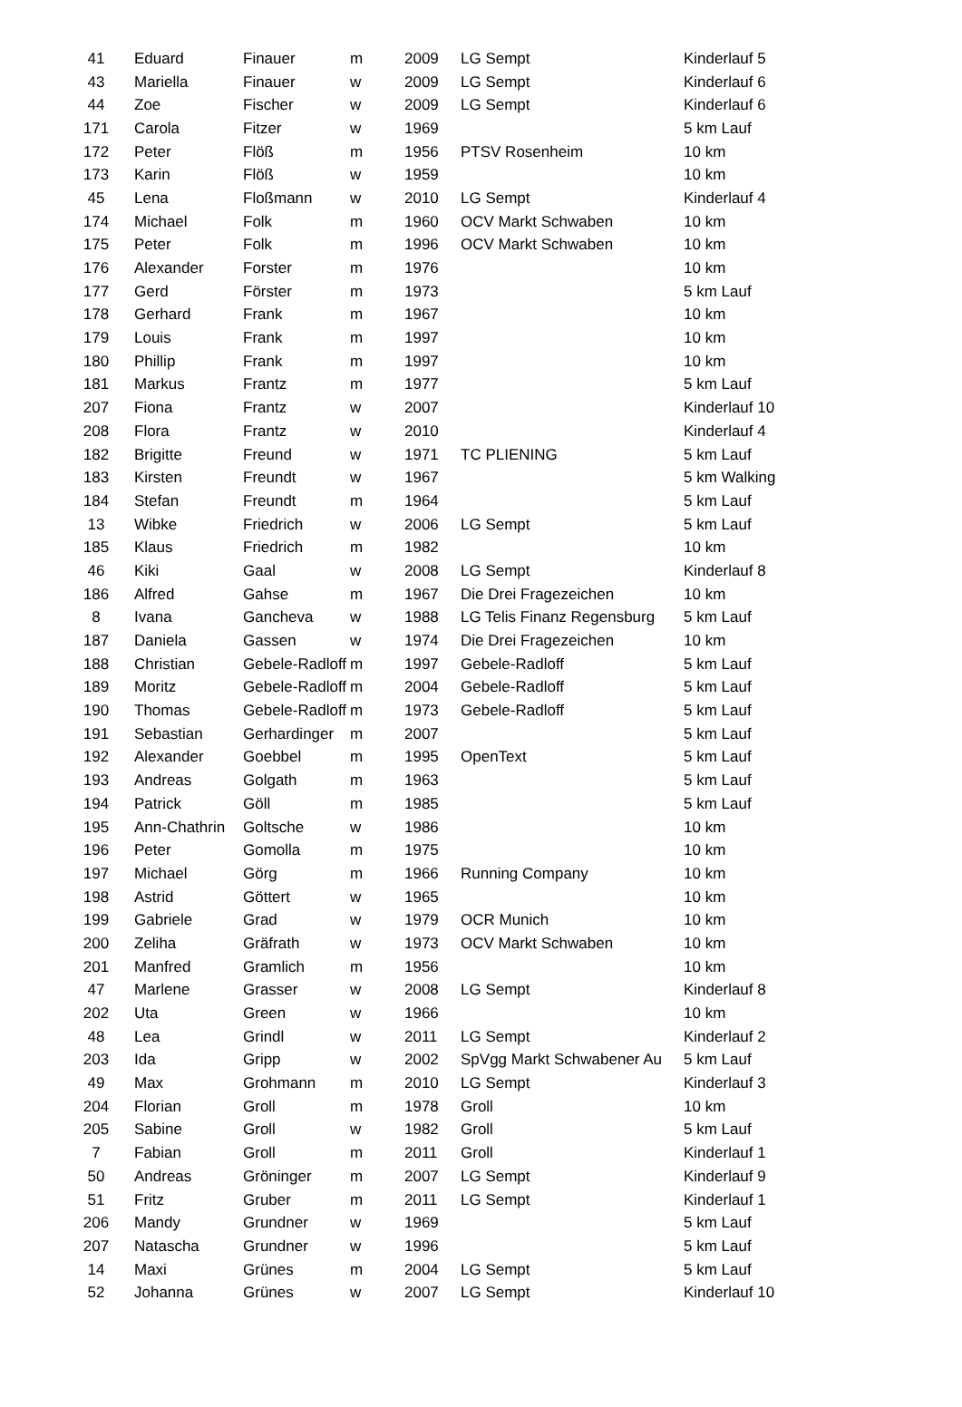| 41 | Eduard | Finauer | m | 2009 | LG Sempt | Kinderlauf 5 |
| 43 | Mariella | Finauer | w | 2009 | LG Sempt | Kinderlauf 6 |
| 44 | Zoe | Fischer | w | 2009 | LG Sempt | Kinderlauf 6 |
| 171 | Carola | Fitzer | w | 1969 | | 5 km Lauf |
| 172 | Peter | Flöß | m | 1956 | PTSV Rosenheim | 10 km |
| 173 | Karin | Flöß | w | 1959 | | 10 km |
| 45 | Lena | Floßmann | w | 2010 | LG Sempt | Kinderlauf 4 |
| 174 | Michael | Folk | m | 1960 | OCV Markt Schwaben | 10 km |
| 175 | Peter | Folk | m | 1996 | OCV Markt Schwaben | 10 km |
| 176 | Alexander | Forster | m | 1976 | | 10 km |
| 177 | Gerd | Förster | m | 1973 | | 5 km Lauf |
| 178 | Gerhard | Frank | m | 1967 | | 10 km |
| 179 | Louis | Frank | m | 1997 | | 10 km |
| 180 | Phillip | Frank | m | 1997 | | 10 km |
| 181 | Markus | Frantz | m | 1977 | | 5 km Lauf |
| 207 | Fiona | Frantz | w | 2007 | | Kinderlauf 10 |
| 208 | Flora | Frantz | w | 2010 | | Kinderlauf 4 |
| 182 | Brigitte | Freund | w | 1971 | TC PLIENING | 5 km Lauf |
| 183 | Kirsten | Freundt | w | 1967 | | 5 km Walking |
| 184 | Stefan | Freundt | m | 1964 | | 5 km Lauf |
| 13 | Wibke | Friedrich | w | 2006 | LG Sempt | 5 km Lauf |
| 185 | Klaus | Friedrich | m | 1982 | | 10 km |
| 46 | Kiki | Gaal | w | 2008 | LG Sempt | Kinderlauf 8 |
| 186 | Alfred | Gahse | m | 1967 | Die Drei Fragezeichen | 10 km |
| 8 | Ivana | Gancheva | w | 1988 | LG Telis Finanz Regensburg | 5 km Lauf |
| 187 | Daniela | Gassen | w | 1974 | Die Drei Fragezeichen | 10 km |
| 188 | Christian | Gebele-Radloff | m | 1997 | Gebele-Radloff | 5 km Lauf |
| 189 | Moritz | Gebele-Radloff | m | 2004 | Gebele-Radloff | 5 km Lauf |
| 190 | Thomas | Gebele-Radloff | m | 1973 | Gebele-Radloff | 5 km Lauf |
| 191 | Sebastian | Gerhardinger | m | 2007 | | 5 km Lauf |
| 192 | Alexander | Goebbel | m | 1995 | OpenText | 5 km Lauf |
| 193 | Andreas | Golgath | m | 1963 | | 5 km Lauf |
| 194 | Patrick | Göll | m | 1985 | | 5 km Lauf |
| 195 | Ann-Chathrin | Goltsche | w | 1986 | | 10 km |
| 196 | Peter | Gomolla | m | 1975 | | 10 km |
| 197 | Michael | Görg | m | 1966 | Running Company | 10 km |
| 198 | Astrid | Göttert | w | 1965 | | 10 km |
| 199 | Gabriele | Grad | w | 1979 | OCR Munich | 10 km |
| 200 | Zeliha | Gräfrath | w | 1973 | OCV Markt Schwaben | 10 km |
| 201 | Manfred | Gramlich | m | 1956 | | 10 km |
| 47 | Marlene | Grasser | w | 2008 | LG Sempt | Kinderlauf 8 |
| 202 | Uta | Green | w | 1966 | | 10 km |
| 48 | Lea | Grindl | w | 2011 | LG Sempt | Kinderlauf 2 |
| 203 | Ida | Gripp | w | 2002 | SpVgg Markt Schwabener Au | 5 km Lauf |
| 49 | Max | Grohmann | m | 2010 | LG Sempt | Kinderlauf 3 |
| 204 | Florian | Groll | m | 1978 | Groll | 10 km |
| 205 | Sabine | Groll | w | 1982 | Groll | 5 km Lauf |
| 7 | Fabian | Groll | m | 2011 | Groll | Kinderlauf 1 |
| 50 | Andreas | Gröninger | m | 2007 | LG Sempt | Kinderlauf 9 |
| 51 | Fritz | Gruber | m | 2011 | LG Sempt | Kinderlauf 1 |
| 206 | Mandy | Grundner | w | 1969 | | 5 km Lauf |
| 207 | Natascha | Grundner | w | 1996 | | 5 km Lauf |
| 14 | Maxi | Grünes | m | 2004 | LG Sempt | 5 km Lauf |
| 52 | Johanna | Grünes | w | 2007 | LG Sempt | Kinderlauf 10 |